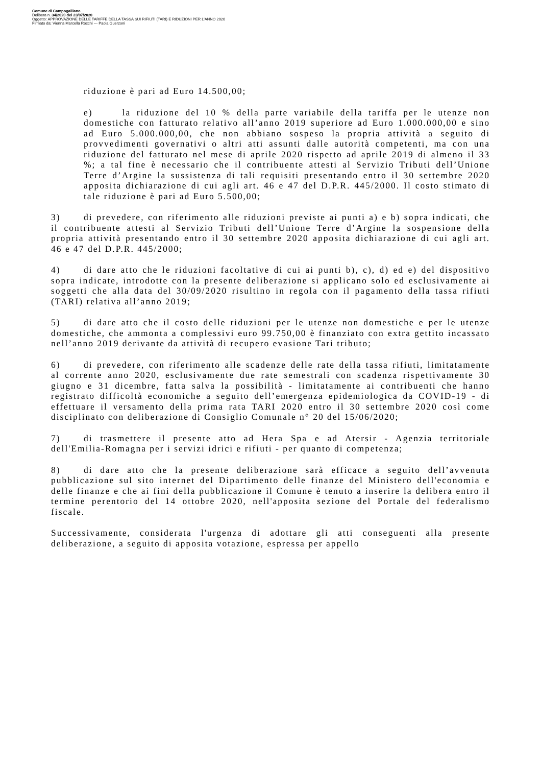Comune di Campogalliano
Delibera n. 34/2020 del 23/07/2020
Oggetto: APPROVAZIONE DELLE TARIFFE DELLA TASSA SUI RIFIUTI (TARI) E RIDUZIONI PER L'ANNO 2020
Firmato da: Vienna Marcella Rocchi --- Paola Guerzoni
riduzione è pari ad Euro 14.500,00;
e) la riduzione del 10 % della parte variabile della tariffa per le utenze non domestiche con fatturato relativo all’anno 2019 superiore ad Euro 1.000.000,00 e sino ad Euro 5.000.000,00, che non abbiano sospeso la propria attività a seguito di provvedimenti governativi o altri atti assunti dalle autorità competenti, ma con una riduzione del fatturato nel mese di aprile 2020 rispetto ad aprile 2019 di almeno il 33 %; a tal fine è necessario che il contribuente attesti al Servizio Tributi dell’Unione Terre d’Argine la sussistenza di tali requisiti presentando entro il 30 settembre 2020 apposita dichiarazione di cui agli art. 46 e 47 del D.P.R. 445/2000. Il costo stimato di tale riduzione è pari ad Euro 5.500,00;
3) di prevedere, con riferimento alle riduzioni previste ai punti a) e b) sopra indicati, che il contribuente attesti al Servizio Tributi dell’Unione Terre d’Argine la sospensione della propria attività presentando entro il 30 settembre 2020 apposita dichiarazione di cui agli art. 46 e 47 del D.P.R. 445/2000;
4) di dare atto che le riduzioni facoltative di cui ai punti b), c), d) ed e) del dispositivo sopra indicate, introdotte con la presente deliberazione si applicano solo ed esclusivamente ai soggetti che alla data del 30/09/2020 risultino in regola con il pagamento della tassa rifiuti (TARI) relativa all’anno 2019;
5) di dare atto che il costo delle riduzioni per le utenze non domestiche e per le utenze domestiche, che ammonta a complessivi euro 99.750,00 è finanziato con extra gettito incassato nell’anno 2019 derivante da attività di recupero evasione Tari tributo;
6) di prevedere, con riferimento alle scadenze delle rate della tassa rifiuti, limitatamente al corrente anno 2020, esclusivamente due rate semestrali con scadenza rispettivamente 30 giugno e 31 dicembre, fatta salva la possibilità - limitatamente ai contribuenti che hanno registrato difficoltà economiche a seguito dell’emergenza epidemiologica da COVID-19 - di effettuare il versamento della prima rata TARI 2020 entro il 30 settembre 2020 così come disciplinato con deliberazione di Consiglio Comunale n° 20 del 15/06/2020;
7) di trasmettere il presente atto ad Hera Spa e ad Atersir - Agenzia territoriale dell'Emilia-Romagna per i servizi idrici e rifiuti - per quanto di competenza;
8) di dare atto che la presente deliberazione sarà efficace a seguito dell’avvenuta pubblicazione sul sito internet del Dipartimento delle finanze del Ministero dell'economia e delle finanze e che ai fini della pubblicazione il Comune è tenuto a inserire la delibera entro il termine perentorio del 14 ottobre 2020, nell'apposita sezione del Portale del federalismo fiscale.
Successivamente, considerata l'urgenza di adottare gli atti conseguenti alla presente deliberazione, a seguito di apposita votazione, espressa per appello